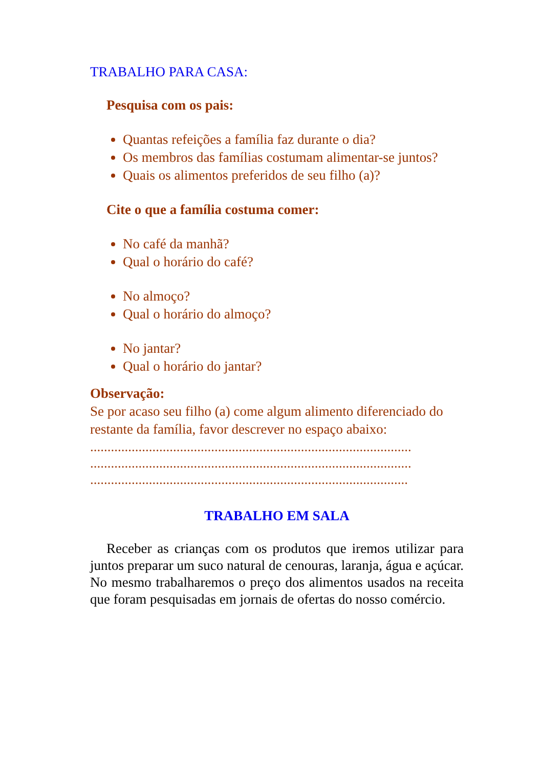TRABALHO PARA CASA:
Pesquisa com os pais:
Quantas refeições a família faz durante o dia?
Os membros das famílias costumam alimentar-se juntos?
Quais os alimentos preferidos de seu filho (a)?
Cite o que a família costuma comer:
No café da manhã?
Qual o horário do café?
No almoço?
Qual o horário do almoço?
No jantar?
Qual o horário do jantar?
Observação:
Se por acaso seu filho (a) come algum alimento diferenciado do restante da família, favor descrever no espaço abaixo:
.............................................................................................
.............................................................................................
............................................................................................
TRABALHO EM SALA
Receber as crianças com os produtos que iremos utilizar para juntos preparar um suco natural de cenouras, laranja, água e açúcar. No mesmo trabalharemos o preço dos alimentos usados na receita que foram pesquisadas em jornais de ofertas do nosso comércio.